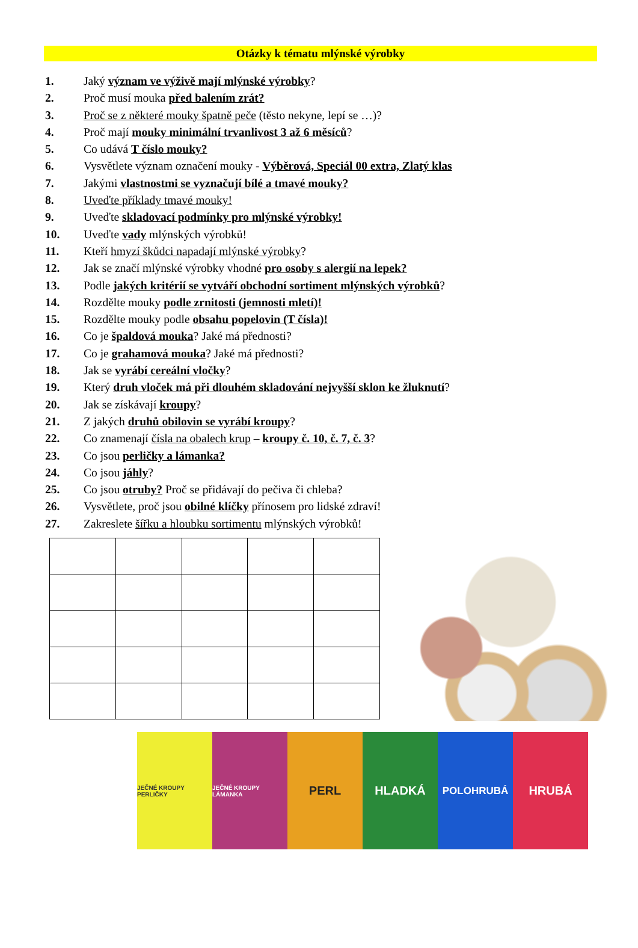Otázky k tématu mlýnské výrobky
1. Jaký význam ve výživě mají mlýnské výrobky?
2. Proč musí mouka před balením zrát?
3. Proč se z některé mouky špatně peče (těsto nekyne, lepí se …)?
4. Proč mají mouky minimální trvanlivost 3 až 6 měsíců?
5. Co udává T číslo mouky?
6. Vysvětlete význam označení mouky - Výběrová, Speciál 00 extra, Zlatý klas
7. Jakými vlastnostmi se vyznačují bílé a tmavé mouky?
8. Uveďte příklady tmavé mouky!
9. Uveďte skladovací podmínky pro mlýnské výrobky!
10. Uveďte vady mlýnských výrobků!
11. Kteří hmyzí škůdci napadají mlýnské výrobky?
12. Jak se značí mlýnské výrobky vhodné pro osoby s alergií na lepek?
13. Podle jakých kritérií se vytváří obchodní sortiment mlýnských výrobků?
14. Rozdělte mouky podle zrnitosti (jemnosti mletí)!
15. Rozdělte mouky podle obsahu popelovin (T čísla)!
16. Co je špaldová mouka? Jaké má přednosti?
17. Co je grahamová mouka? Jaké má přednosti?
18. Jak se vyrábí cereální vločky?
19. Který druh vloček má při dlouhém skladování nejvyšší sklon ke žluknutí?
20. Jak se získávají kroupy?
21. Z jakých druhů obilovin se vyrábí kroupy?
22. Co znamenají čísla na obalech krup – kroupy č. 10, č. 7, č. 3?
23. Co jsou perličky a lámanka?
24. Co jsou jáhly?
25. Co jsou otruby? Proč se přidávají do pečiva či chleba?
26. Vysvětlete, proč jsou obilné klíčky přínosem pro lidské zdraví!
27. Zakreslete šířku a hloubku sortimentu mlýnských výrobků!
JEČNÉ KROUPY PERLIČKY
JEČNÉ KROUPY LÁMANKA
PERL HLADKÁ
POLOHRUBÁ
HRUBÁ